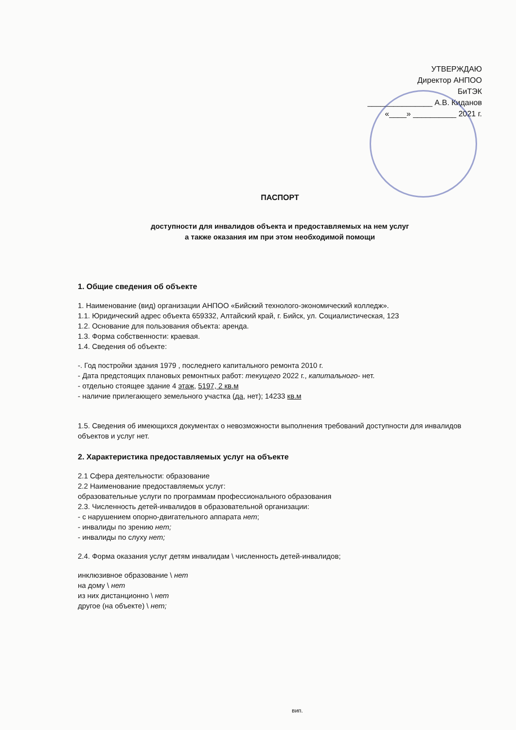УТВЕРЖДАЮ
Директор АНПОО
БиТЭК
_______________ А.В. Киданов
«____» __________ 2021 г.
ПАСПОРТ
доступности для инвалидов объекта и предоставляемых на нем услуг
а также оказания им при этом необходимой помощи
1. Общие сведения об объекте
1. Наименование (вид) организации АНПОО «Бийский технолого-экономический колледж».
1.1. Юридический адрес объекта 659332, Алтайский край, г. Бийск, ул. Социалистическая, 123
1.2. Основание для пользования объекта: аренда.
1.3. Форма собственности: краевая.
1.4. Сведения об объекте:
-. Год постройки здания 1979 , последнего капитального ремонта 2010 г.
- Дата предстоящих плановых ремонтных работ: текущего 2022 г., капитального- нет.
- отдельно стоящее здание 4 этаж, 5197, 2 кв.м
- наличие прилегающего земельного участка (да, нет); 14233 кв.м
1.5. Сведения об имеющихся документах о невозможности выполнения требований доступности для инвалидов объектов и услуг нет.
2. Характеристика предоставляемых услуг на объекте
2.1 Сфера деятельности: образование
2.2 Наименование предоставляемых услуг:
образовательные услуги по программам профессионального образования
2.3. Численность детей-инвалидов в образовательной организации:
- с нарушением опорно-двигательного аппарата нет;
- инвалиды по зрению нет;
- инвалиды по слуху нет;
2.4. Форма оказания услуг детям инвалидам \ численность детей-инвалидов;
инклюзивное образование \ нет
на дому \ нет
из них дистанционно \ нет
другое (на объекте) \ нет;
вип.